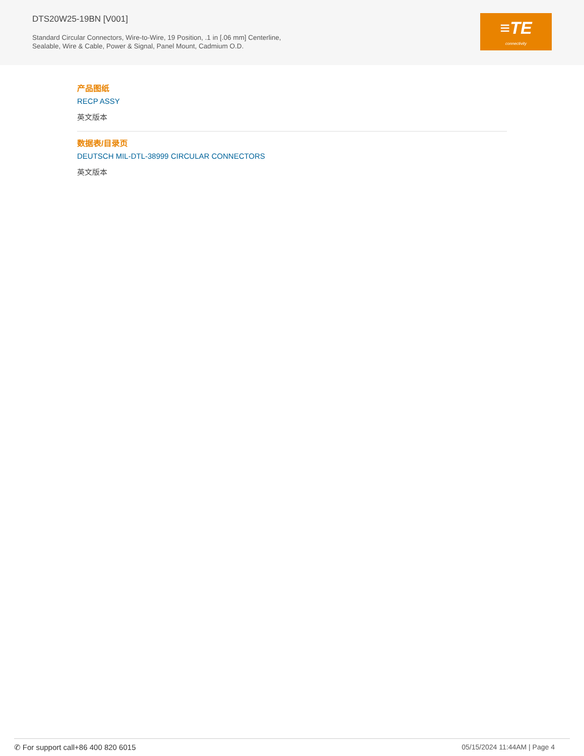DTS20W25-19BN [V001]
Standard Circular Connectors, Wire-to-Wire, 19 Position, .1 in [.06 mm] Centerline, Sealable, Wire & Cable, Power & Signal, Panel Mount, Cadmium O.D.
≡TE
connectivity
产品图纸
RECP ASSY
英文版本
数据表/目录页
DEUTSCH MIL-DTL-38999 CIRCULAR CONNECTORS
英文版本
✆ For support call+86 400 820 6015 05/15/2024 11:44AM | Page 4